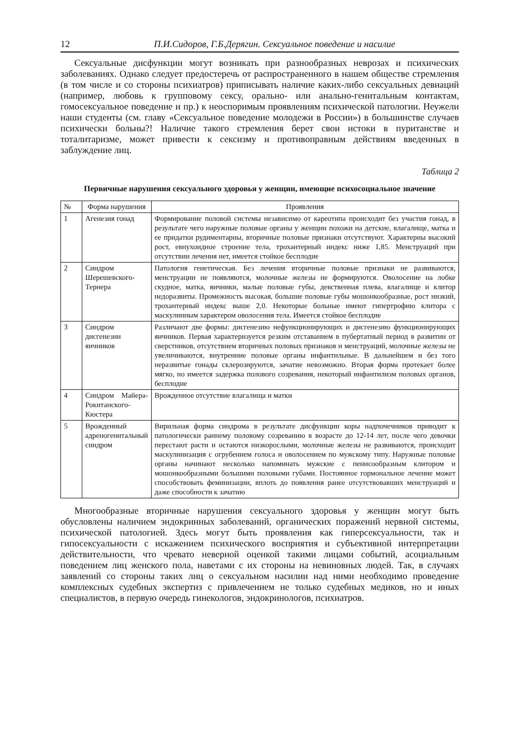12 П.И.Сидоров, Г.Б.Дерягин. Сексуальное поведение и насилие
Сексуальные дисфункции могут возникать при разнообразных неврозах и психических заболеваниях. Однако следует предостеречь от распространенного в нашем обществе стремления (в том числе и со стороны психиатров) приписывать наличие каких-либо сексуальных девиаций (например, любовь к групповому сексу, орально- или анально-генитальным контактам, гомосексуальное поведение и пр.) к неоспоримым проявлениям психической патологии. Неужели наши студенты (см. главу «Сексуальное поведение молодежи в России») в большинстве случаев психически больны?! Наличие такого стремления берет свои истоки в пуританстве и тоталитаризме, может привести к сексизму и противоправным действиям введенных в заблуждение лиц.
Таблица 2
Первичные нарушения сексуального здоровья у женщин, имеющие психосоциальное значение
| № | Форма нарушения | Проявления |
| --- | --- | --- |
| 1 | Агенезия гонад | Формирование половой системы независимо от кареотипа происходит без участия гонад, в результате чего наружные половые органы у женщин похожи на детские, влагалище, матка и ее придатки рудиментарны, вторичные половые признаки отсутствуют. Характерны высокий рост, евнухоидное строение тела, трохантерный индекс ниже 1,85. Менструаций при отсутствии лечения нет, имеется стойкое бесплодие |
| 2 | Синдром Шерешевского-Тернера | Патология генетическая. Без лечения вторичные половые признаки не развиваются, менструации не появляются, молочные железы не формируются. Оволосение на лобке скудное, матка, яичники, малые половые губы, девственная плева, влагалище и клитор недоразвиты. Промежность высокая, большие половые губы мошонкообразные, рост низкий, трохантерный индекс выше 2,0. Некоторые больные имеют гипертрофию клитора с маскулинным характером оволосения тела. Имеется стойкое бесплодие |
| 3 | Синдром дисгенезии яичников | Различают две формы: дисгенезию нефункционирующих и дисгенезию функционирующих яичников. Первая характеризуется резким отставанием в пубертатный период в развитии от сверстников, отсутствием вторичных половых признаков и менструаций, молочные железы не увеличиваются, внутренние половые органы инфантильные. В дальнейшем и без того неразвитые гонады склерозируются, зачатие невозможно. Вторая форма протекает более мягко, но имеется задержка полового созревания, некоторый инфантилизм половых органов, бесплодие |
| 4 | Синдром Майера-Рокитанского-Кюстера | Врожденное отсутствие влагалища и матки |
| 5 | Врожденный адреногенитальный синдром | Вирильная форма синдрома в результате дисфункции коры надпочечников приводит к патологически раннему половому созреванию в возрасте до 12-14 лет, после чего девочки перестают расти и остаются низкорослыми, молочные железы не развиваются, происходит маскулинизация с огрубением голоса и оволосением по мужскому типу. Наружные половые органы начинают несколько напоминать мужские с пенисообразным клитором и мошонкообразными большими половыми губами. Постоянное гормональное лечение может способствовать феминизации, вплоть до появления ранее отсутствовавших менструаций и даже способности к зачатию |
Многообразные вторичные нарушения сексуального здоровья у женщин могут быть обусловлены наличием эндокринных заболеваний, органических поражений нервной системы, психической патологией. Здесь могут быть проявления как гиперсексуальности, так и гипосексуальности с искажением психического восприятия и субъективной интерпретации действительности, что чревато неверной оценкой такими лицами событий, асоциальным поведением лиц женского пола, наветами с их стороны на невиновных людей. Так, в случаях заявлений со стороны таких лиц о сексуальном насилии над ними необходимо проведение комплексных судебных экспертиз с привлечением не только судебных медиков, но и иных специалистов, в первую очередь гинекологов, эндокринологов, психиатров.